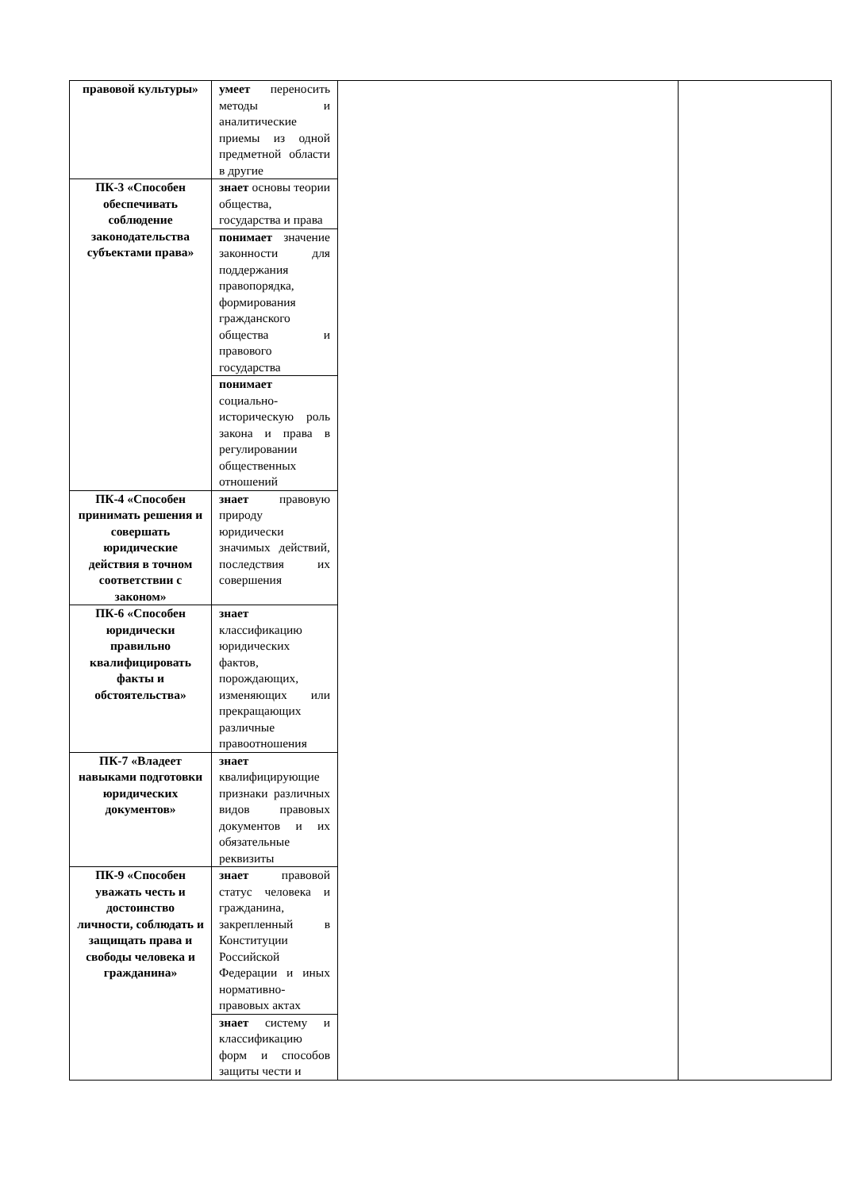| правовой культуры» | умеет переносить методы и аналитические приемы из одной предметной области в другие | | |
| ПК-3 «Способен обеспечивать соблюдение законодательства субъектами права» | знает основы теории общества, государства и права | | |
| | понимает значение законности для поддержания правопорядка, формирования гражданского общества и правового государства | | |
| | понимает социально-историческую роль закона и права в регулировании общественных отношений | | |
| ПК-4 «Способен принимать решения и совершать юридические действия в точном соответствии с законом» | знает правовую природу юридически значимых действий, последствия их совершения | | |
| ПК-6 «Способен юридически правильно квалифицировать факты и обстоятельства» | знает классификацию юридических фактов, порождающих, изменяющих или прекращающих различные правоотношения | | |
| ПК-7 «Владеет навыками подготовки юридических документов» | знает квалифицирующие признаки различных видов правовых документов и их обязательные реквизиты | | |
| ПК-9 «Способен уважать честь и достоинство личности, соблюдать и защищать права и свободы человека и гражданина» | знает правовой статус человека и гражданина, закрепленный в Конституции Российской Федерации и иных нормативно-правовых актах | | |
| | знает систему и классификацию форм и способов защиты чести и | | |